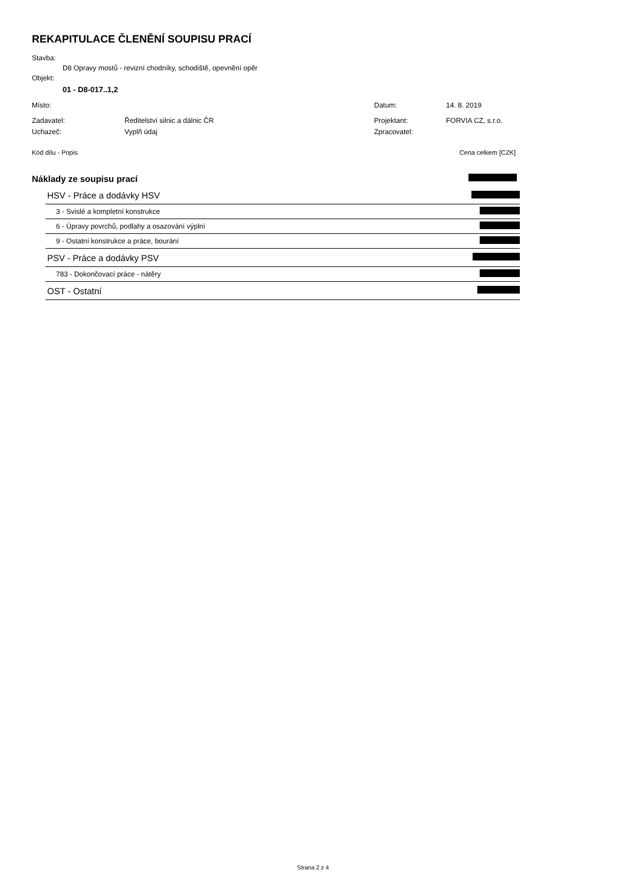REKAPITULACE ČLENĚNÍ SOUPISU PRACÍ
Stavba:
D8 Opravy mostů - revizní chodníky, schodiště, opevnění opěr
Objekt:
01 - D8-017..1,2
Místo: Datum: 14. 8. 2019
Zadavatel: Ředitelství silnic a dálnic ČR Projektant: FORVIA CZ, s.r.o.
Uchazeč: Vyplň údaj Zpracovatel:
Kód dílu - Popis Cena celkem [CZK]
| Náklady ze soupisu prací | |
| HSV - Práce a dodávky HSV | |
| 3 - Svislé a kompletní konstrukce | |
| 6 - Úpravy povrchů, podlahy a osazování výplní | |
| 9 - Ostatní konstrukce a práce, bourání | |
| PSV - Práce a dodávky PSV | |
| 783 - Dokončovací práce - nátěry | |
| OST - Ostatní | |
Strana 2 z 4